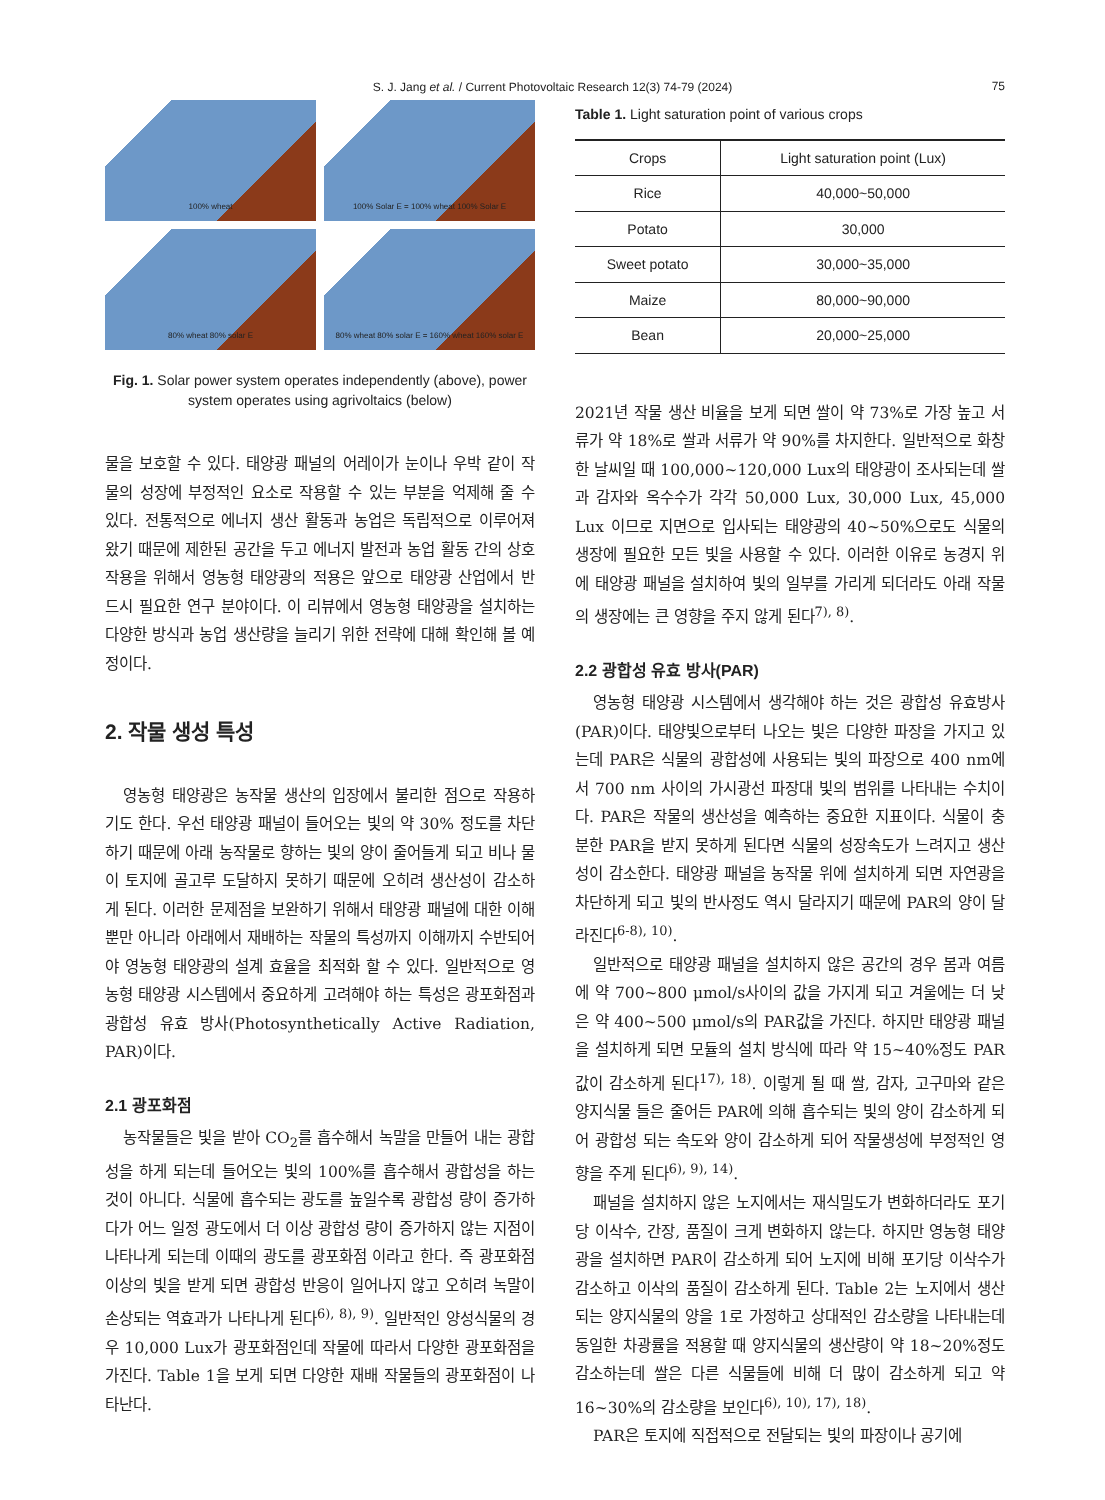S. J. Jang et al. / Current Photovoltaic Research 12(3) 74-79 (2024)
75
100% wheat
100% Solar E = 100% wheat 100% Solar E
80% wheat 80% solar E
80% wheat 80% solar E = 160% wheat 160% solar E
Fig. 1. Solar power system operates independently (above), power system operates using agrivoltaics (below)
물을 보호할 수 있다. 태양광 패널의 어레이가 눈이나 우박 같이 작물의 성장에 부정적인 요소로 작용할 수 있는 부분을 억제해 줄 수 있다. 전통적으로 에너지 생산 활동과 농업은 독립적으로 이루어져 왔기 때문에 제한된 공간을 두고 에너지 발전과 농업 활동 간의 상호작용을 위해서 영농형 태양광의 적용은 앞으로 태양광 산업에서 반드시 필요한 연구 분야이다. 이 리뷰에서 영농형 태양광을 설치하는 다양한 방식과 농업 생산량을 늘리기 위한 전략에 대해 확인해 볼 예정이다.
2. 작물 생성 특성
영농형 태양광은 농작물 생산의 입장에서 불리한 점으로 작용하기도 한다. 우선 태양광 패널이 들어오는 빛의 약 30% 정도를 차단하기 때문에 아래 농작물로 향하는 빛의 양이 줄어들게 되고 비나 물이 토지에 골고루 도달하지 못하기 때문에 오히려 생산성이 감소하게 된다. 이러한 문제점을 보완하기 위해서 태양광 패널에 대한 이해뿐만 아니라 아래에서 재배하는 작물의 특성까지 이해까지 수반되어야 영농형 태양광의 설계 효율을 최적화 할 수 있다. 일반적으로 영농형 태양광 시스템에서 중요하게 고려해야 하는 특성은 광포화점과 광합성 유효 방사(Photosynthetically Active Radiation, PAR)이다.
2.1 광포화점
농작물들은 빛을 받아 CO<sub>2</sub>를 흡수해서 녹말을 만들어 내는 광합성을 하게 되는데 들어오는 빛의 100%를 흡수해서 광합성을 하는 것이 아니다. 식물에 흡수되는 광도를 높일수록 광합성 량이 증가하다가 어느 일정 광도에서 더 이상 광합성 량이 증가하지 않는 지점이 나타나게 되는데 이때의 광도를 광포화점 이라고 한다. 즉 광포화점 이상의 빛을 받게 되면 광합성 반응이 일어나지 않고 오히려 녹말이 손상되는 역효과가 나타나게 된다<sup>6), 8), 9)</sup>. 일반적인 양성식물의 경우 10,000 Lux가 광포화점인데 작물에 따라서 다양한 광포화점을 가진다. Table 1을 보게 되면 다양한 재배 작물들의 광포화점이 나타난다.
Table 1. Light saturation point of various crops
| Crops | Light saturation point (Lux) |
| --- | --- |
| Rice | 40,000~50,000 |
| Potato | 30,000 |
| Sweet potato | 30,000~35,000 |
| Maize | 80,000~90,000 |
| Bean | 20,000~25,000 |
2021년 작물 생산 비율을 보게 되면 쌀이 약 73%로 가장 높고 서류가 약 18%로 쌀과 서류가 약 90%를 차지한다. 일반적으로 화창한 날씨일 때 100,000~120,000 Lux의 태양광이 조사되는데 쌀과 감자와 옥수수가 각각 50,000 Lux, 30,000 Lux, 45,000 Lux 이므로 지면으로 입사되는 태양광의 40~50%으로도 식물의 생장에 필요한 모든 빛을 사용할 수 있다. 이러한 이유로 농경지 위에 태양광 패널을 설치하여 빛의 일부를 가리게 되더라도 아래 작물의 생장에는 큰 영향을 주지 않게 된다<sup>7), 8)</sup>.
2.2 광합성 유효 방사(PAR)
영농형 태양광 시스템에서 생각해야 하는 것은 광합성 유효방사(PAR)이다. 태양빛으로부터 나오는 빛은 다양한 파장을 가지고 있는데 PAR은 식물의 광합성에 사용되는 빛의 파장으로 400 nm에서 700 nm 사이의 가시광선 파장대 빛의 범위를 나타내는 수치이다. PAR은 작물의 생산성을 예측하는 중요한 지표이다. 식물이 충분한 PAR을 받지 못하게 된다면 식물의 성장속도가 느려지고 생산성이 감소한다. 태양광 패널을 농작물 위에 설치하게 되면 자연광을 차단하게 되고 빛의 반사정도 역시 달라지기 때문에 PAR의 양이 달라진다<sup>6-8), 10)</sup>.
일반적으로 태양광 패널을 설치하지 않은 공간의 경우 봄과 여름에 약 700~800 μmol/s사이의 값을 가지게 되고 겨울에는 더 낮은 약 400~500 μmol/s의 PAR값을 가진다. 하지만 태양광 패널을 설치하게 되면 모듈의 설치 방식에 따라 약 15~40%정도 PAR값이 감소하게 된다<sup>17), 18)</sup>. 이렇게 될 때 쌀, 감자, 고구마와 같은 양지식물 들은 줄어든 PAR에 의해 흡수되는 빛의 양이 감소하게 되어 광합성 되는 속도와 양이 감소하게 되어 작물생성에 부정적인 영향을 주게 된다<sup>6), 9), 14)</sup>.
패널을 설치하지 않은 노지에서는 재식밀도가 변화하더라도 포기당 이삭수, 간장, 품질이 크게 변화하지 않는다. 하지만 영농형 태양광을 설치하면 PAR이 감소하게 되어 노지에 비해 포기당 이삭수가 감소하고 이삭의 품질이 감소하게 된다. Table 2는 노지에서 생산되는 양지식물의 양을 1로 가정하고 상대적인 감소량을 나타내는데 동일한 차광률을 적용할 때 양지식물의 생산량이 약 18~20%정도 감소하는데 쌀은 다른 식물들에 비해 더 많이 감소하게 되고 약 16~30%의 감소량을 보인다<sup>6), 10), 17), 18)</sup>.
PAR은 토지에 직접적으로 전달되는 빛의 파장이나 공기에